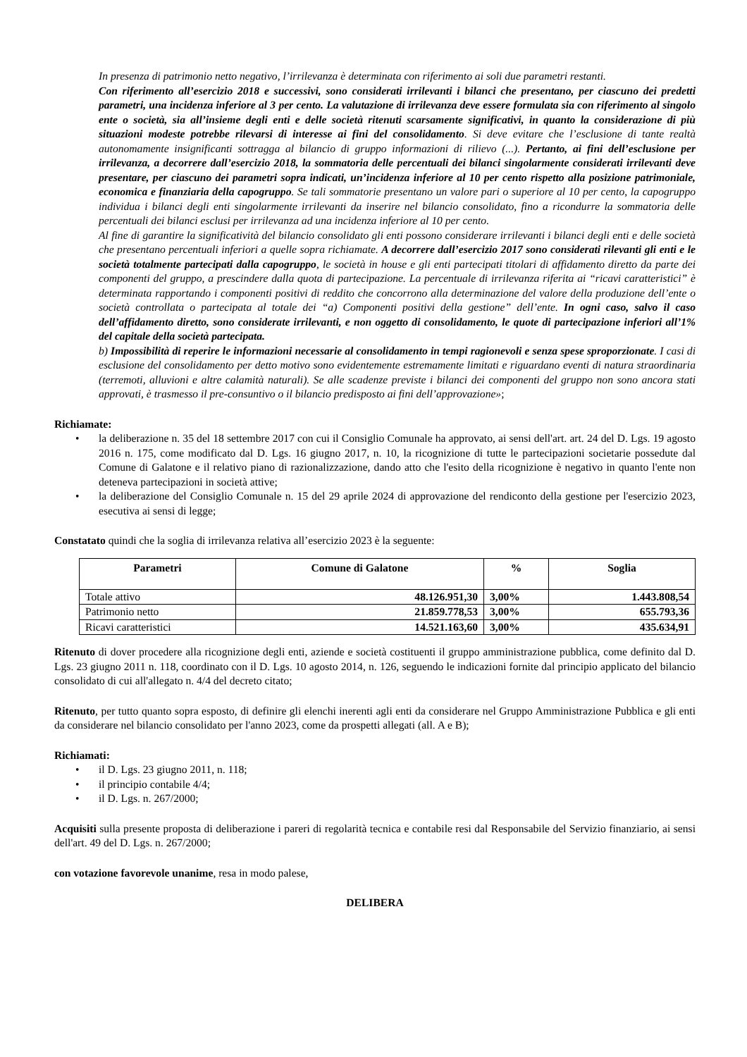In presenza di patrimonio netto negativo, l’irrilevanza è determinata con riferimento ai soli due parametri restanti.
Con riferimento all’esercizio 2018 e successivi, sono considerati irrilevanti i bilanci che presentano, per ciascuno dei predetti parametri, una incidenza inferiore al 3 per cento. La valutazione di irrilevanza deve essere formulata sia con riferimento al singolo ente o società, sia all’insieme degli enti e delle società ritenuti scarsamente significativi, in quanto la considerazione di più situazioni modeste potrebbe rilevarsi di interesse ai fini del consolidamento. Si deve evitare che l’esclusione di tante realtà autonomamente insignificanti sottragga al bilancio di gruppo informazioni di rilievo (...). Pertanto, ai fini dell’esclusione per irrilevanza, a decorrere dall’esercizio 2018, la sommatoria delle percentuali dei bilanci singolarmente considerati irrilevanti deve presentare, per ciascuno dei parametri sopra indicati, un’incidenza inferiore al 10 per cento rispetto alla posizione patrimoniale, economica e finanziaria della capogruppo. Se tali sommatorie presentano un valore pari o superiore al 10 per cento, la capogruppo individua i bilanci degli enti singolarmente irrilevanti da inserire nel bilancio consolidato, fino a ricondurre la sommatoria delle percentuali dei bilanci esclusi per irrilevanza ad una incidenza inferiore al 10 per cento.
Al fine di garantire la significatività del bilancio consolidato gli enti possono considerare irrilevanti i bilanci degli enti e delle società che presentano percentuali inferiori a quelle sopra richiamate. A decorrere dall’esercizio 2017 sono considerati rilevanti gli enti e le società totalmente partecipati dalla capogruppo, le società in house e gli enti partecipati titolari di affidamento diretto da parte dei componenti del gruppo, a prescindere dalla quota di partecipazione. La percentuale di irrilevanza riferita ai “ricavi caratteristici” è determinata rapportando i componenti positivi di reddito che concorrono alla determinazione del valore della produzione dell’ente o società controllata o partecipata al totale dei “a) Componenti positivi della gestione” dell’ente. In ogni caso, salvo il caso dell’affidamento diretto, sono considerate irrilevanti, e non oggetto di consolidamento, le quote di partecipazione inferiori all’1% del capitale della società partecipata.
b) Impossibilità di reperire le informazioni necessarie al consolidamento in tempi ragionevoli e senza spese sproporzionate. I casi di esclusione del consolidamento per detto motivo sono evidentemente estremamente limitati e riguardano eventi di natura straordinaria (terremoti, alluvioni e altre calamità naturali). Se alle scadenze previste i bilanci dei componenti del gruppo non sono ancora stati approvati, è trasmesso il pre-consuntivo o il bilancio predisposto ai fini dell’approvazione»;
Richiamate:
• la deliberazione n. 35 del 18 settembre 2017 con cui il Consiglio Comunale ha approvato, ai sensi dell'art. art. 24 del D. Lgs. 19 agosto 2016 n. 175, come modificato dal D. Lgs. 16 giugno 2017, n. 10, la ricognizione di tutte le partecipazioni societarie possedute dal Comune di Galatone e il relativo piano di razionalizzazione, dando atto che l'esito della ricognizione è negativo in quanto l'ente non deteneva partecipazioni in società attive;
• la deliberazione del Consiglio Comunale n. 15 del 29 aprile 2024 di approvazione del rendiconto della gestione per l'esercizio 2023, esecutiva ai sensi di legge;
Constatato quindi che la soglia di irrilevanza relativa all’esercizio 2023 è la seguente:
| Parametri | Comune di Galatone | % | Soglia |
| --- | --- | --- | --- |
| Totale attivo | 48.126.951,30 | 3,00% | 1.443.808,54 |
| Patrimonio netto | 21.859.778,53 | 3,00% | 655.793,36 |
| Ricavi caratteristici | 14.521.163,60 | 3,00% | 435.634,91 |
Ritenuto di dover procedere alla ricognizione degli enti, aziende e società costituenti il gruppo amministrazione pubblica, come definito dal D. Lgs. 23 giugno 2011 n. 118, coordinato con il D. Lgs. 10 agosto 2014, n. 126, seguendo le indicazioni fornite dal principio applicato del bilancio consolidato di cui all'allegato n. 4/4 del decreto citato;
Ritenuto, per tutto quanto sopra esposto, di definire gli elenchi inerenti agli enti da considerare nel Gruppo Amministrazione Pubblica e gli enti da considerare nel bilancio consolidato per l'anno 2023, come da prospetti allegati (all. A e B);
Richiamati:
• il D. Lgs. 23 giugno 2011, n. 118;
• il principio contabile 4/4;
• il D. Lgs. n. 267/2000;
Acquisiti sulla presente proposta di deliberazione i pareri di regolarità tecnica e contabile resi dal Responsabile del Servizio finanziario, ai sensi dell'art. 49 del D. Lgs. n. 267/2000;
con votazione favorevole unanime, resa in modo palese,
DELIBERA